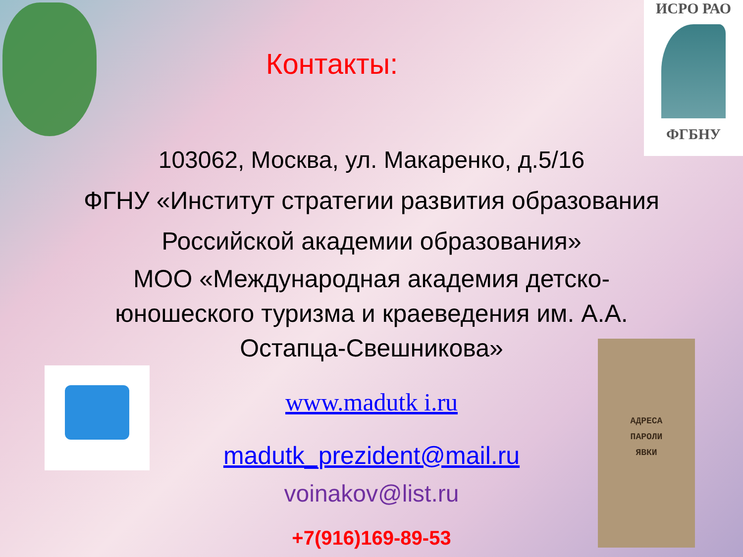ИСРО РАО
ФГБНУ
АДРЕСА
ПАРОЛИ
ЯВКИ
Контакты:
103062, Москва, ул. Макаренко, д.5/16
ФГНУ «Институт стратегии развития образования
Российской академии образования»
МОО «Международная академия детско-
юношеского туризма и краеведения им. А.А.
Остапца-Свешникова»
www.madutk i.ru
madutk_prezident@mail.ru
voinakov@list.ru
+7(916)169-89-53